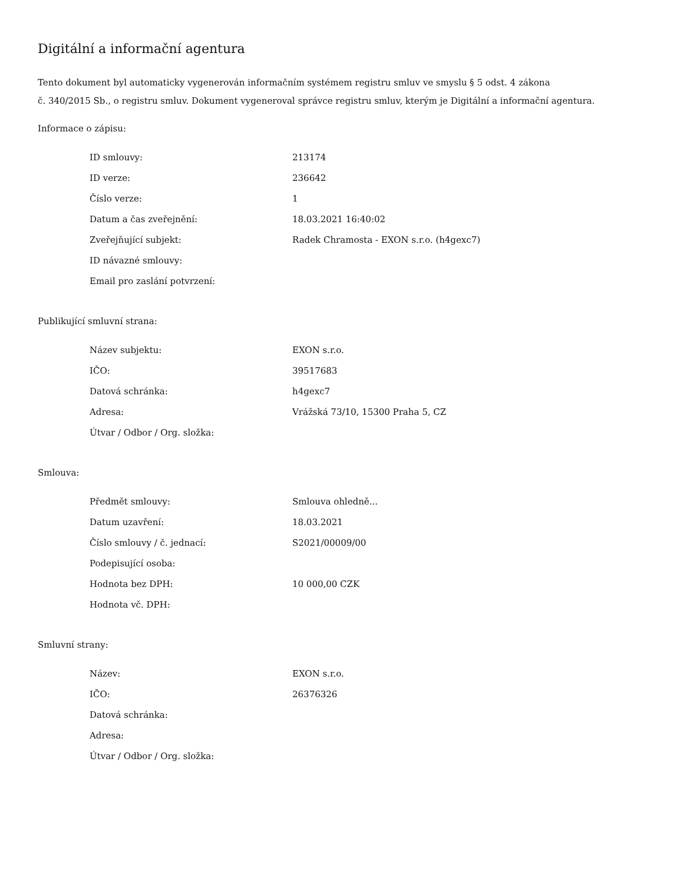Digitální a informační agentura
Tento dokument byl automaticky vygenerován informačním systémem registru smluv ve smyslu § 5 odst. 4 zákona
č. 340/2015 Sb., o registru smluv. Dokument vygeneroval správce registru smluv, kterým je Digitální a informační agentura.
Informace o zápisu:
| ID smlouvy: | 213174 |
| ID verze: | 236642 |
| Číslo verze: | 1 |
| Datum a čas zveřejnění: | 18.03.2021 16:40:02 |
| Zveřejňující subjekt: | Radek Chramosta - EXON s.r.o. (h4gexc7) |
| ID návazné smlouvy: | |
| Email pro zaslání potvrzení: | |
Publikující smluvní strana:
| Název subjektu: | EXON s.r.o. |
| IČO: | 39517683 |
| Datová schránka: | h4gexc7 |
| Adresa: | Vrážská 73/10, 15300 Praha 5, CZ |
| Útvar / Odbor / Org. složka: | |
Smlouva:
| Předmět smlouvy: | Smlouva ohledně... |
| Datum uzavření: | 18.03.2021 |
| Číslo smlouvy / č. jednací: | S2021/00009/00 |
| Podepisující osoba: | |
| Hodnota bez DPH: | 10 000,00 CZK |
| Hodnota vč. DPH: | |
Smluvní strany:
| Název: | EXON s.r.o. |
| IČO: | 26376326 |
| Datová schránka: | |
| Adresa: | |
| Útvar / Odbor / Org. složka: | |